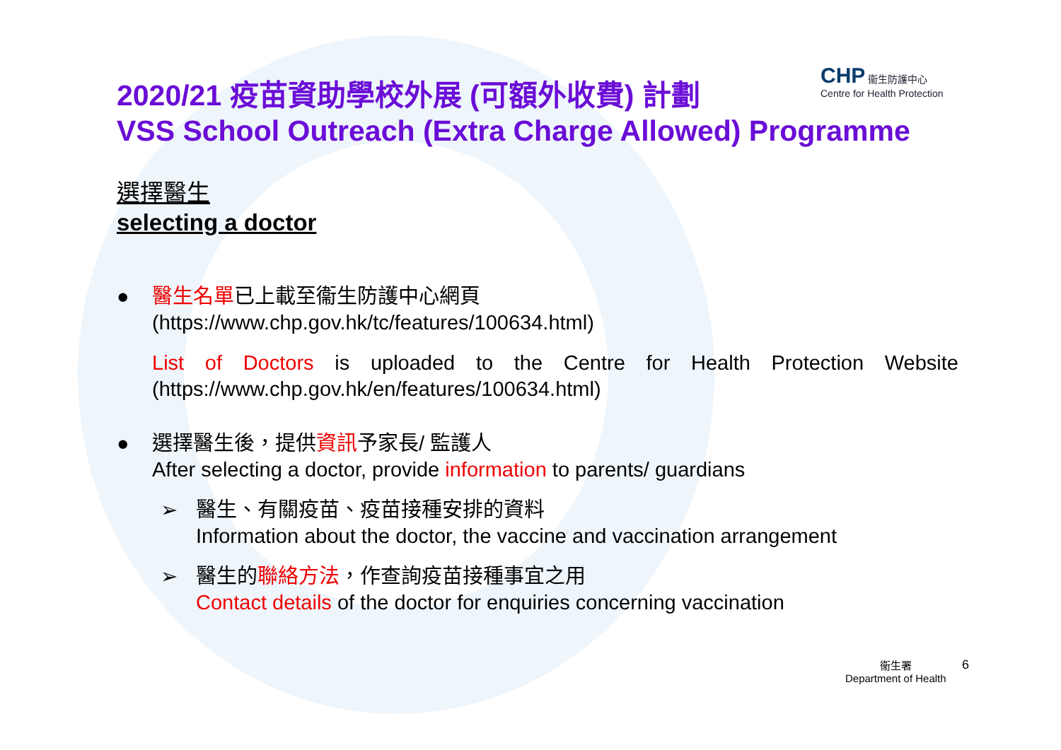CHP 衞生防護中心
Centre for Health Protection
2020/21 疫苗資助學校外展 (可額外收費) 計劃
VSS School Outreach (Extra Charge Allowed) Programme
選擇醫生
selecting a doctor
● 醫生名單已上載至衞生防護中心網頁
(https://www.chp.gov.hk/tc/features/100634.html)
List of Doctors is uploaded to the Centre for Health Protection Website (https://www.chp.gov.hk/en/features/100634.html)
● 選擇醫生後，提供資訊予家長/ 監護人
After selecting a doctor, provide information to parents/ guardians
➢ 醫生、有關疫苗、疫苗接種安排的資料
Information about the doctor, the vaccine and vaccination arrangement
➢ 醫生的聯絡方法，作查詢疫苗接種事宜之用
Contact details of the doctor for enquiries concerning vaccination
衞生署
Department of Health
6